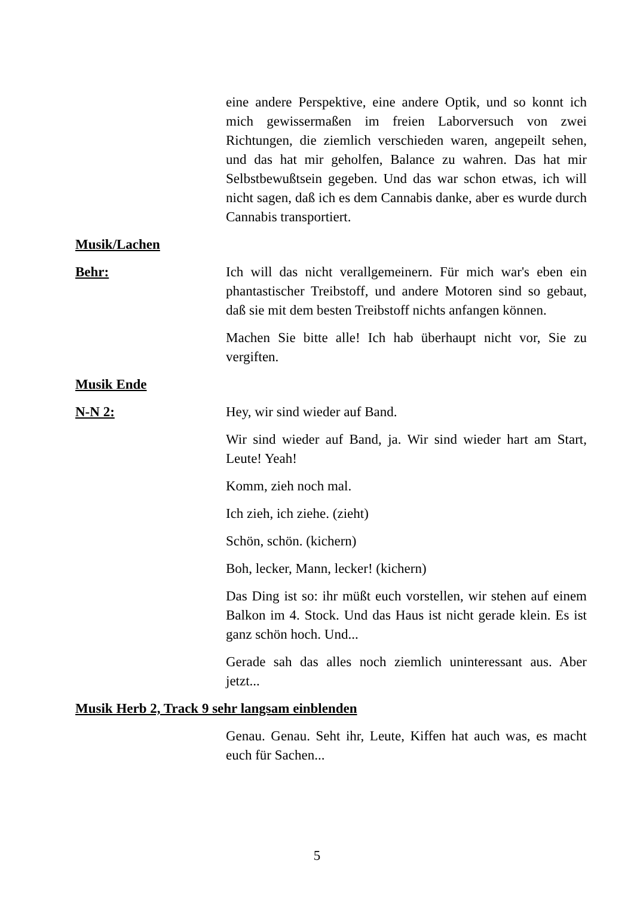eine andere Perspektive, eine andere Optik, und so konnt ich mich gewissermaßen im freien Laborversuch von zwei Richtungen, die ziemlich verschieden waren, angepeilt sehen, und das hat mir geholfen, Balance zu wahren. Das hat mir Selbstbewußtsein gegeben. Und das war schon etwas, ich will nicht sagen, daß ich es dem Cannabis danke, aber es wurde durch Cannabis transportiert.
Musik/Lachen
Behr: Ich will das nicht verallgemeinern. Für mich war's eben ein phantastischer Treibstoff, und andere Motoren sind so gebaut, daß sie mit dem besten Treibstoff nichts anfangen können.
Machen Sie bitte alle! Ich hab überhaupt nicht vor, Sie zu vergiften.
Musik Ende
N-N 2: Hey, wir sind wieder auf Band.
Wir sind wieder auf Band, ja. Wir sind wieder hart am Start, Leute! Yeah!
Komm, zieh noch mal.
Ich zieh, ich ziehe. (zieht)
Schön, schön. (kichern)
Boh, lecker, Mann, lecker! (kichern)
Das Ding ist so: ihr müßt euch vorstellen, wir stehen auf einem Balkon im 4. Stock. Und das Haus ist nicht gerade klein. Es ist ganz schön hoch. Und...
Gerade sah das alles noch ziemlich uninteressant aus. Aber jetzt...
Musik Herb 2, Track 9 sehr langsam einblenden
Genau. Genau. Seht ihr, Leute, Kiffen hat auch was, es macht euch für Sachen...
5